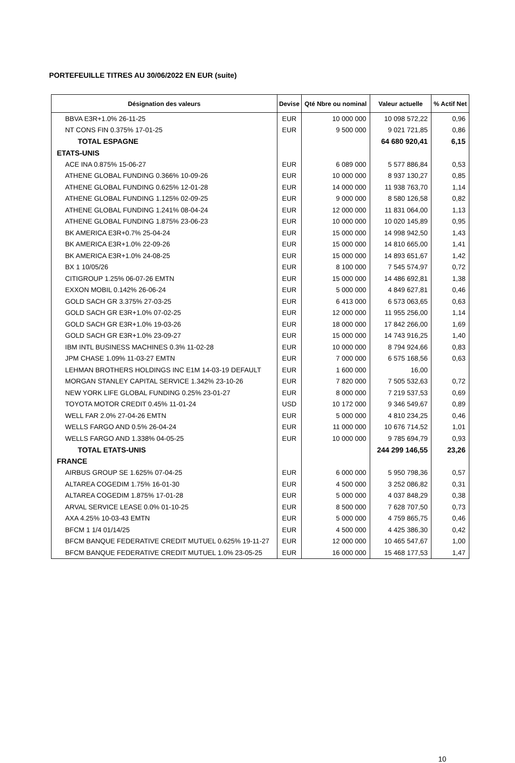PORTEFEUILLE TITRES AU 30/06/2022 EN EUR (suite)
| Désignation des valeurs | Devise | Qté Nbre ou nominal | Valeur actuelle | % Actif Net |
| --- | --- | --- | --- | --- |
| BBVA E3R+1.0% 26-11-25 | EUR | 10 000 000 | 10 098 572,22 | 0,96 |
| NT CONS FIN 0.375% 17-01-25 | EUR | 9 500 000 | 9 021 721,85 | 0,86 |
| TOTAL ESPAGNE | | | 64 680 920,41 | 6,15 |
| ETATS-UNIS | | | | |
| ACE INA 0.875% 15-06-27 | EUR | 6 089 000 | 5 577 886,84 | 0,53 |
| ATHENE GLOBAL FUNDING 0.366% 10-09-26 | EUR | 10 000 000 | 8 937 130,27 | 0,85 |
| ATHENE GLOBAL FUNDING 0.625% 12-01-28 | EUR | 14 000 000 | 11 938 763,70 | 1,14 |
| ATHENE GLOBAL FUNDING 1.125% 02-09-25 | EUR | 9 000 000 | 8 580 126,58 | 0,82 |
| ATHENE GLOBAL FUNDING 1.241% 08-04-24 | EUR | 12 000 000 | 11 831 064,00 | 1,13 |
| ATHENE GLOBAL FUNDING 1.875% 23-06-23 | EUR | 10 000 000 | 10 020 145,89 | 0,95 |
| BK AMERICA E3R+0.7% 25-04-24 | EUR | 15 000 000 | 14 998 942,50 | 1,43 |
| BK AMERICA E3R+1.0% 22-09-26 | EUR | 15 000 000 | 14 810 665,00 | 1,41 |
| BK AMERICA E3R+1.0% 24-08-25 | EUR | 15 000 000 | 14 893 651,67 | 1,42 |
| BX 1 10/05/26 | EUR | 8 100 000 | 7 545 574,97 | 0,72 |
| CITIGROUP 1.25% 06-07-26 EMTN | EUR | 15 000 000 | 14 486 692,81 | 1,38 |
| EXXON MOBIL 0.142% 26-06-24 | EUR | 5 000 000 | 4 849 627,81 | 0,46 |
| GOLD SACH GR 3.375% 27-03-25 | EUR | 6 413 000 | 6 573 063,65 | 0,63 |
| GOLD SACH GR E3R+1.0% 07-02-25 | EUR | 12 000 000 | 11 955 256,00 | 1,14 |
| GOLD SACH GR E3R+1.0% 19-03-26 | EUR | 18 000 000 | 17 842 266,00 | 1,69 |
| GOLD SACH GR E3R+1.0% 23-09-27 | EUR | 15 000 000 | 14 743 916,25 | 1,40 |
| IBM INTL BUSINESS MACHINES 0.3% 11-02-28 | EUR | 10 000 000 | 8 794 924,66 | 0,83 |
| JPM CHASE 1.09% 11-03-27 EMTN | EUR | 7 000 000 | 6 575 168,56 | 0,63 |
| LEHMAN BROTHERS HOLDINGS INC E1M 14-03-19 DEFAULT | EUR | 1 600 000 | 16,00 | |
| MORGAN STANLEY CAPITAL SERVICE 1.342% 23-10-26 | EUR | 7 820 000 | 7 505 532,63 | 0,72 |
| NEW YORK LIFE GLOBAL FUNDING 0.25% 23-01-27 | EUR | 8 000 000 | 7 219 537,53 | 0,69 |
| TOYOTA MOTOR CREDIT 0.45% 11-01-24 | USD | 10 172 000 | 9 346 549,67 | 0,89 |
| WELL FAR 2.0% 27-04-26 EMTN | EUR | 5 000 000 | 4 810 234,25 | 0,46 |
| WELLS FARGO AND 0.5% 26-04-24 | EUR | 11 000 000 | 10 676 714,52 | 1,01 |
| WELLS FARGO AND 1.338% 04-05-25 | EUR | 10 000 000 | 9 785 694,79 | 0,93 |
| TOTAL ETATS-UNIS | | | 244 299 146,55 | 23,26 |
| FRANCE | | | | |
| AIRBUS GROUP SE 1.625% 07-04-25 | EUR | 6 000 000 | 5 950 798,36 | 0,57 |
| ALTAREA COGEDIM 1.75% 16-01-30 | EUR | 4 500 000 | 3 252 086,82 | 0,31 |
| ALTAREA COGEDIM 1.875% 17-01-28 | EUR | 5 000 000 | 4 037 848,29 | 0,38 |
| ARVAL SERVICE LEASE 0.0% 01-10-25 | EUR | 8 500 000 | 7 628 707,50 | 0,73 |
| AXA 4.25% 10-03-43 EMTN | EUR | 5 000 000 | 4 759 865,75 | 0,46 |
| BFCM 1 1/4 01/14/25 | EUR | 4 500 000 | 4 425 386,30 | 0,42 |
| BFCM BANQUE FEDERATIVE CREDIT MUTUEL 0.625% 19-11-27 | EUR | 12 000 000 | 10 465 547,67 | 1,00 |
| BFCM BANQUE FEDERATIVE CREDIT MUTUEL 1.0% 23-05-25 | EUR | 16 000 000 | 15 468 177,53 | 1,47 |
10